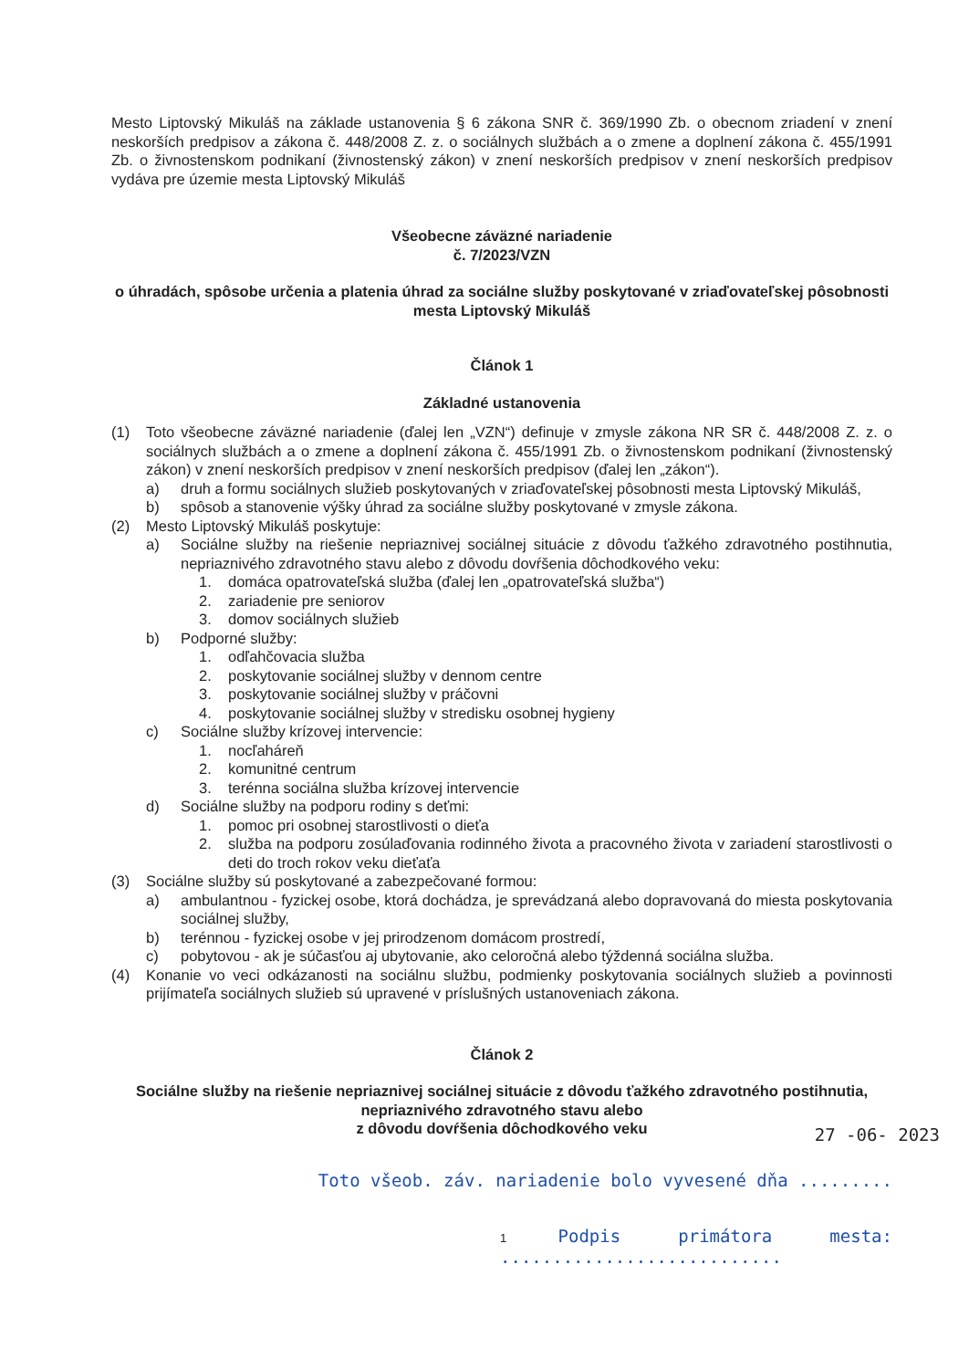Mesto Liptovský Mikuláš na základe ustanovenia § 6 zákona SNR č. 369/1990 Zb. o obecnom zriadení v znení neskorších predpisov a zákona č. 448/2008 Z. z. o sociálnych službách a o zmene a doplnení zákona č. 455/1991 Zb. o živnostenskom podnikaní (živnostenský zákon) v znení neskorších predpisov v znení neskorších predpisov vydáva pre územie mesta Liptovský Mikuláš
Všeobecne záväzné nariadenie
č. 7/2023/VZN
o úhradách, spôsobe určenia a platenia úhrad za sociálne služby poskytované v zriaďovateľskej pôsobnosti mesta Liptovský Mikuláš
Článok 1
Základné ustanovenia
(1) Toto všeobecne záväzné nariadenie (ďalej len „VZN“) definuje v zmysle zákona NR SR č. 448/2008 Z. z. o sociálnych službách a o zmene a doplnení zákona č. 455/1991 Zb. o živnostenskom podnikaní (živnostenský zákon) v znení neskorších predpisov v znení neskorších predpisov (ďalej len „zákon“).
a) druh a formu sociálnych služieb poskytovaných v zriaďovateľskej pôsobnosti mesta Liptovský Mikuláš,
b) spôsob a stanovenie výšky úhrad za sociálne služby poskytované v zmysle zákona.
(2) Mesto Liptovský Mikuláš poskytuje:
a) Sociálne služby na riešenie nepriaznivej sociálnej situácie z dôvodu ťažkého zdravotného postihnutia, nepriaznivého zdravotného stavu alebo z dôvodu dovŕšenia dôchodkového veku:
1. domáca opatrovateľská služba (ďalej len „opatrovateľská služba“)
2. zariadenie pre seniorov
3. domov sociálnych služieb
b) Podporné služby:
1. odľahčovacia služba
2. poskytovanie sociálnej služby v dennom centre
3. poskytovanie sociálnej služby v práčovni
4. poskytovanie sociálnej služby v stredisku osobnej hygieny
c) Sociálne služby krízovej intervencie:
1. nocľaháreň
2. komunitné centrum
3. terénna sociálna služba krízovej intervencie
d) Sociálne služby na podporu rodiny s deťmi:
1. pomoc pri osobnej starostlivosti o dieťa
2. služba na podporu zosúlaďovania rodinného života a pracovného života v zariadení starostlivosti o deti do troch rokov veku dieťaťa
(3) Sociálne služby sú poskytované a zabezpečované formou:
a) ambulantnou - fyzickej osobe, ktorá dochádza, je sprevádzaná alebo dopravovaná do miesta poskytovania sociálnej služby,
b) terénnou - fyzickej osobe v jej prirodzenom domácom prostredí,
c) pobytovou - ak je súčasťou aj ubytovanie, ako celoročná alebo týždenná sociálna služba.
(4) Konanie vo veci odkázanosti na sociálnu službu, podmienky poskytovania sociálnych služieb a povinnosti prijímateľa sociálnych služieb sú upravené v príslušných ustanoveniach zákona.
Článok 2
Sociálne služby na riešenie nepriaznivej sociálnej situácie z dôvodu ťažkého zdravotného postihnutia, nepriaznivého zdravotného stavu alebo
z dôvodu dovŕšenia dôchodkového veku
27 -06- 2023
Toto všeob. záv. nariadenie bolo vyvesené dňa .........
1 Podpis primátora mesta: ...........................